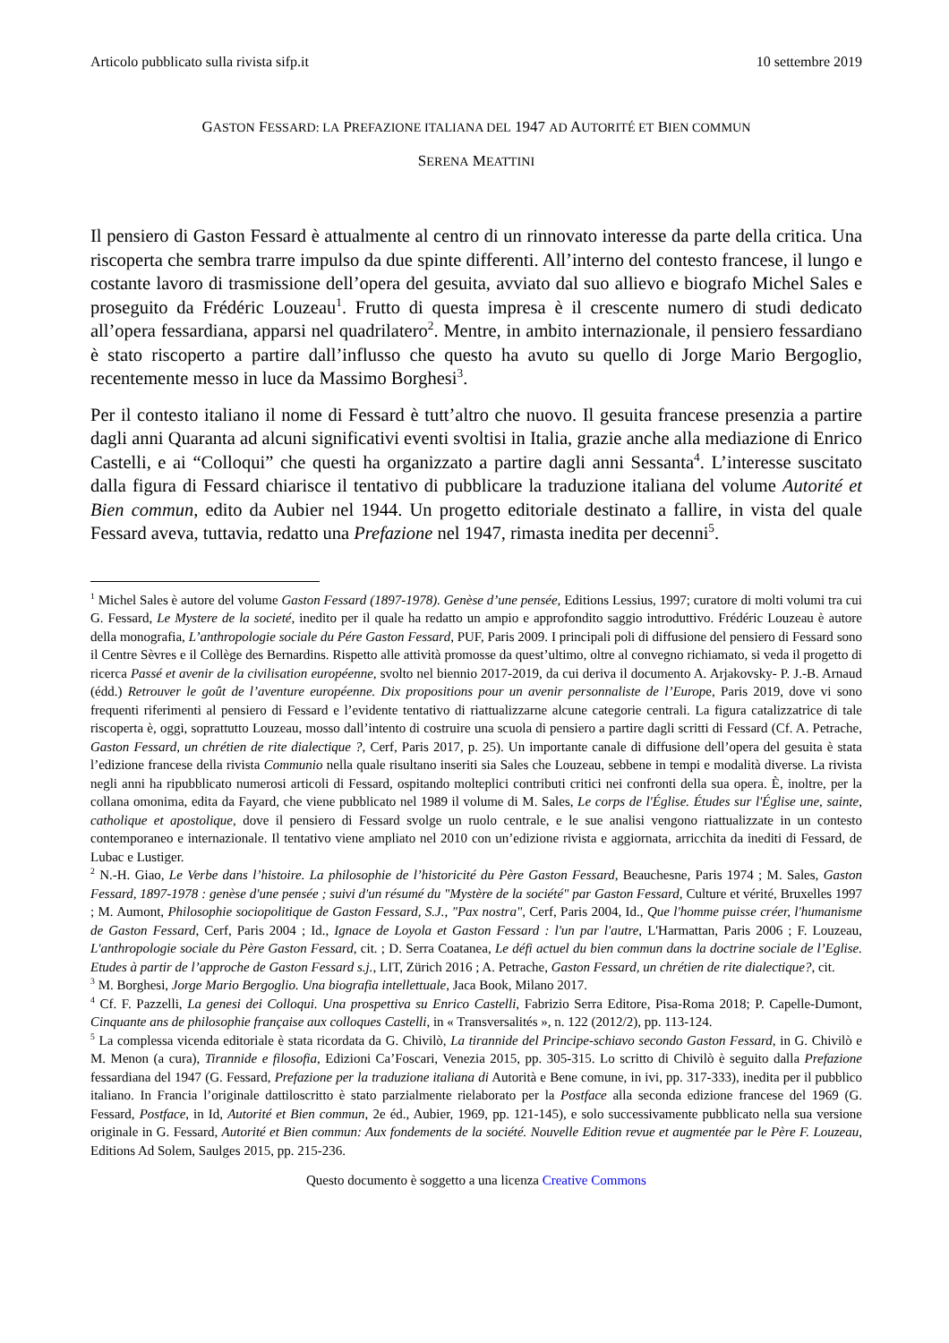Articolo pubblicato sulla rivista sifp.it 10 settembre 2019
GASTON FESSARD: LA PREFAZIONE ITALIANA DEL 1947 AD AUTORITÉ ET BIEN COMMUN
SERENA MEATTINI
Il pensiero di Gaston Fessard è attualmente al centro di un rinnovato interesse da parte della critica. Una riscoperta che sembra trarre impulso da due spinte differenti. All’interno del contesto francese, il lungo e costante lavoro di trasmissione dell’opera del gesuita, avviato dal suo allievo e biografo Michel Sales e proseguito da Frédéric Louzeau<sup>1</sup>. Frutto di questa impresa è il crescente numero di studi dedicato all’opera fessardiana, apparsi nel quadrilatero<sup>2</sup>. Mentre, in ambito internazionale, il pensiero fessardiano è stato riscoperto a partire dall’influsso che questo ha avuto su quello di Jorge Mario Bergoglio, recentemente messo in luce da Massimo Borghesi<sup>3</sup>.
Per il contesto italiano il nome di Fessard è tutt’altro che nuovo. Il gesuita francese presenzia a partire dagli anni Quaranta ad alcuni significativi eventi svoltisi in Italia, grazie anche alla mediazione di Enrico Castelli, e ai “Colloqui” che questi ha organizzato a partire dagli anni Sessanta<sup>4</sup>. L’interesse suscitato dalla figura di Fessard chiarisce il tentativo di pubblicare la traduzione italiana del volume Autorité et Bien commun, edito da Aubier nel 1944. Un progetto editoriale destinato a fallire, in vista del quale Fessard aveva, tuttavia, redatto una Prefazione nel 1947, rimasta inedita per decenni<sup>5</sup>.
<sup>1</sup> Michel Sales è autore del volume Gaston Fessard (1897-1978). Genèse d’une pensée, Editions Lessius, 1997; curatore di molti volumi tra cui G. Fessard, Le Mystere de la societé, inedito per il quale ha redatto un ampio e approfondito saggio introduttivo. Frédéric Louzeau è autore della monografia, L’anthropologie sociale du Pére Gaston Fessard, PUF, Paris 2009. I principali poli di diffusione del pensiero di Fessard sono il Centre Sèvres e il Collège des Bernardins. Rispetto alle attività promosse da quest’ultimo, oltre al convegno richiamato, si veda il progetto di ricerca Passé et avenir de la civilisation européenne, svolto nel biennio 2017-2019, da cui deriva il documento A. Arjakovsky- P. J.-B. Arnaud (édd.) Retrouver le goût de l’aventure européenne. Dix propositions pour un avenir personnaliste de l’Europe, Paris 2019, dove vi sono frequenti riferimenti al pensiero di Fessard e l’evidente tentativo di riattualizzarne alcune categorie centrali. La figura catalizzatrice di tale riscoperta è, oggi, soprattutto Louzeau, mosso dall’intento di costruire una scuola di pensiero a partire dagli scritti di Fessard (Cf. A. Petrache, Gaston Fessard, un chrétien de rite dialectique ?, Cerf, Paris 2017, p. 25). Un importante canale di diffusione dell’opera del gesuita è stata l’edizione francese della rivista Communio nella quale risultano inseriti sia Sales che Louzeau, sebbene in tempi e modalità diverse. La rivista negli anni ha ripubblicato numerosi articoli di Fessard, ospitando molteplici contributi critici nei confronti della sua opera. È, inoltre, per la collana omonima, edita da Fayard, che viene pubblicato nel 1989 il volume di M. Sales, Le corps de l'Église. Études sur l'Église une, sainte, catholique et apostolique, dove il pensiero di Fessard svolge un ruolo centrale, e le sue analisi vengono riattualizzate in un contesto contemporaneo e internazionale. Il tentativo viene ampliato nel 2010 con un’edizione rivista e aggiornata, arricchita da inediti di Fessard, de Lubac e Lustiger.
<sup>2</sup> N.-H. Giao, Le Verbe dans l’histoire. La philosophie de l’historicité du Père Gaston Fessard, Beauchesne, Paris 1974 ; M. Sales, Gaston Fessard, 1897-1978 : genèse d'une pensée ; suivi d'un résumé du "Mystère de la société" par Gaston Fessard, Culture et vérité, Bruxelles 1997 ; M. Aumont, Philosophie sociopolitique de Gaston Fessard, S.J., "Pax nostra", Cerf, Paris 2004, Id., Que l'homme puisse créer, l'humanisme de Gaston Fessard, Cerf, Paris 2004 ; Id., Ignace de Loyola et Gaston Fessard : l'un par l'autre, L'Harmattan, Paris 2006 ; F. Louzeau, L'anthropologie sociale du Père Gaston Fessard, cit. ; D. Serra Coatanea, Le défi actuel du bien commun dans la doctrine sociale de l’Eglise. Etudes à partir de l’approche de Gaston Fessard s.j., LIT, Zürich 2016 ; A. Petrache, Gaston Fessard, un chrétien de rite dialectique?, cit.
<sup>3</sup> M. Borghesi, Jorge Mario Bergoglio. Una biografia intellettuale, Jaca Book, Milano 2017.
<sup>4</sup> Cf. F. Pazzelli, La genesi dei Colloqui. Una prospettiva su Enrico Castelli, Fabrizio Serra Editore, Pisa-Roma 2018; P. Capelle-Dumont, Cinquante ans de philosophie française aux colloques Castelli, in « Transversalités », n. 122 (2012/2), pp. 113-124.
<sup>5</sup> La complessa vicenda editoriale è stata ricordata da G. Chivilò, La tirannide del Principe-schiavo secondo Gaston Fessard, in G. Chivilò e M. Menon (a cura), Tirannide e filosofia, Edizioni Ca’Foscari, Venezia 2015, pp. 305-315. Lo scritto di Chivilò è seguito dalla Prefazione fessardiana del 1947 (G. Fessard, Prefazione per la traduzione italiana di Autorità e Bene comune, in ivi, pp. 317-333), inedita per il pubblico italiano. In Francia l’originale dattiloscritto è stato parzialmente rielaborato per la Postface alla seconda edizione francese del 1969 (G. Fessard, Postface, in Id, Autorité et Bien commun, 2e éd., Aubier, 1969, pp. 121-145), e solo successivamente pubblicato nella sua versione originale in G. Fessard, Autorité et Bien commun: Aux fondements de la société. Nouvelle Edition revue et augmentée par le Père F. Louzeau, Editions Ad Solem, Saulges 2015, pp. 215-236.
Questo documento è soggetto a una licenza Creative Commons